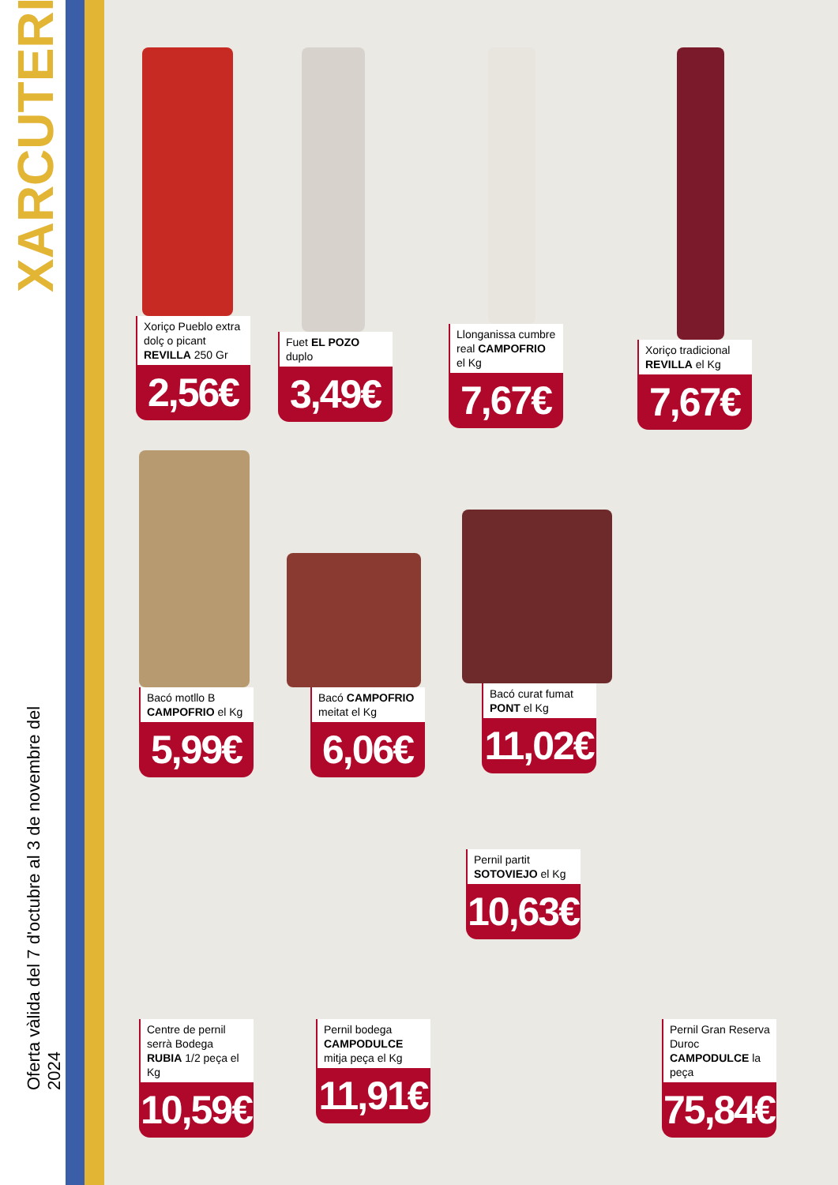XARCUTERIA
Oferta vàlida del 7 d'octubre al 3 de novembre del 2024
Xoriço Pueblo extra dolç o picant REVILLA 250 Gr
2,56€
Fuet EL POZO duplo
3,49€
Llonganissa cumbre real CAMPOFRIO el Kg
7,67€
Xoriço tradicional REVILLA el Kg
7,67€
Bacó motllo B CAMPOFRIO el Kg
5,99€
Bacó CAMPOFRIO meitat el Kg
6,06€
Bacó curat fumat PONT el Kg
11,02€
Pernil partit SOTOVIEJO el Kg
10,63€
Centre de pernil serrà Bodega RUBIA 1/2 peça el Kg
10,59€
Pernil bodega CAMPODULCE mitja peça el Kg
11,91€
Pernil Gran Reserva Duroc CAMPODULCE la peça
75,84€